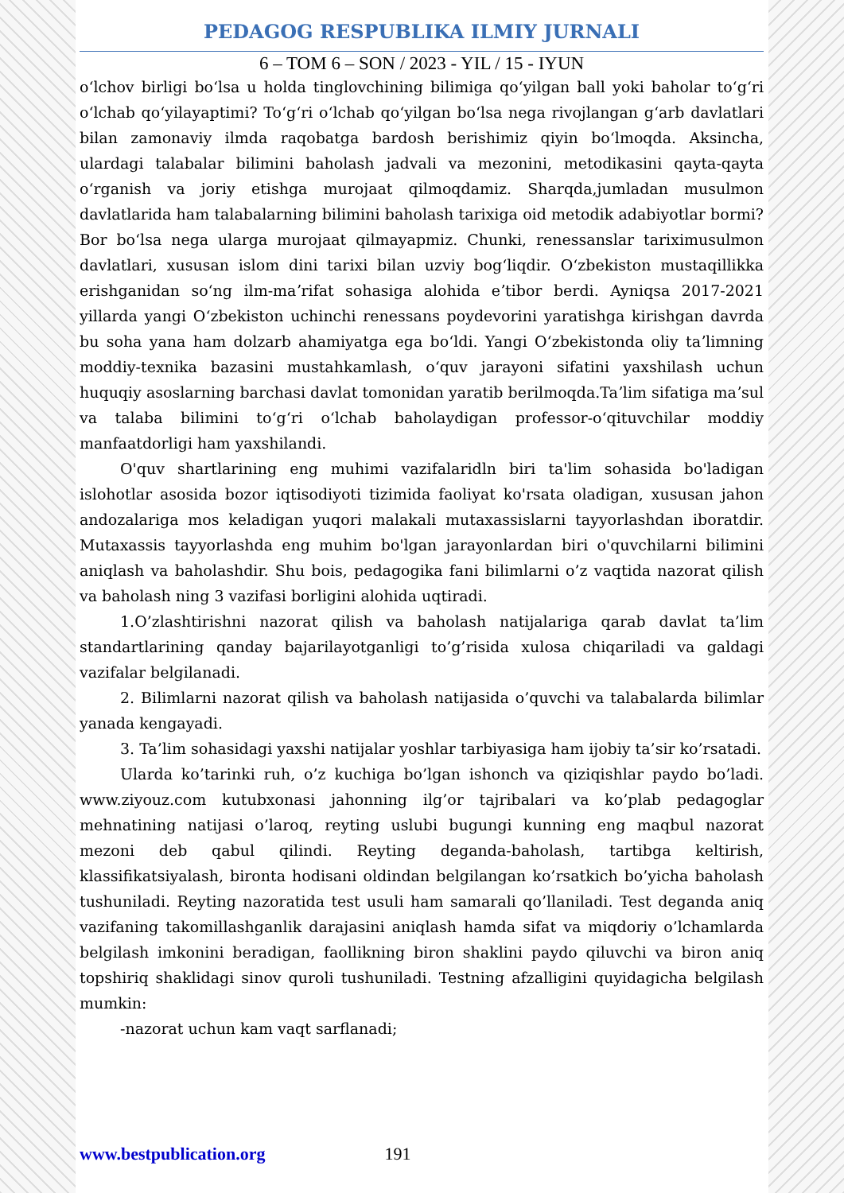PEDAGOG RESPUBLIKA ILMIY JURNALI
6 – TOM 6 – SON / 2023 - YIL / 15 - IYUN
oʻlchov birligi boʻlsa u holda tinglovchining bilimiga qoʻyilgan ball yoki baholar toʻgʻri oʻlchab qoʻyilayaptimi? Toʻgʻri oʻlchab qoʻyilgan boʻlsa nega rivojlangan gʻarb davlatlari bilan zamonaviy ilmda raqobatga bardosh berishimiz qiyin boʻlmoqda. Aksincha, ulardagi talabalar bilimini baholash jadvali va mezonini, metodikasini qayta-qayta oʻrganish va joriy etishga murojaat qilmoqdamiz. Sharqda,jumladan musulmon davlatlarida ham talabalarning bilimini baholash tarixiga oid metodik adabiyotlar bormi? Bor boʻlsa nega ularga murojaat qilmayapmiz. Chunki, renessanslar tariximusulmon davlatlari, xususan islom dini tarixi bilan uzviy bogʻliqdir. Oʻzbekiston mustaqillikka erishganidan soʻng ilm-maʼrifat sohasiga alohida eʼtibor berdi. Ayniqsa 2017-2021 yillarda yangi Oʻzbekiston uchinchi renessans poydevorini yaratishga kirishgan davrda bu soha yana ham dolzarb ahamiyatga ega boʻldi. Yangi Oʻzbekistonda oliy taʼlimning moddiy-texnika bazasini mustahkamlash, oʻquv jarayoni sifatini yaxshilash uchun huquqiy asoslarning barchasi davlat tomonidan yaratib berilmoqda.Taʼlim sifatiga maʼsul va talaba bilimini toʻgʻri oʻlchab baholaydigan professor-oʻqituvchilar moddiy manfaatdorligi ham yaxshilandi.
O'quv shartlarining eng muhimi vazifalaridln biri ta'lim sohasida bo'ladigan islohotlar asosida bozor iqtisodiyoti tizimida faoliyat ko'rsata oladigan, xususan jahon andozalariga mos keladigan yuqori malakali mutaxassislarni tayyorlashdan iboratdir. Mutaxassis tayyorlashda eng muhim bo'lgan jarayonlardan biri o'quvchilarni bilimini aniqlash va baholashdir. Shu bois, pedagogika fani bilimlarni o’z vaqtida nazorat qilish va baholash ning 3 vazifasi borligini alohida uqtiradi.
1.O’zlashtirishni nazorat qilish va baholash natijalariga qarab davlat ta’lim standartlarining qanday bajarilayotganligi to’g’risida xulosa chiqariladi va galdagi vazifalar belgilanadi.
2. Bilimlarni nazorat qilish va baholash natijasida o’quvchi va talabalarda bilimlar yanada kengayadi.
3. Ta’lim sohasidagi yaxshi natijalar yoshlar tarbiyasiga ham ijobiy ta’sir ko’rsatadi.
Ularda ko’tarinki ruh, o’z kuchiga bo’lgan ishonch va qiziqishlar paydo bo’ladi. www.ziyouz.com kutubxonasi jahonning ilg’or tajribalari va ko’plab pedagoglar mehnatining natijasi o’laroq, reyting uslubi bugungi kunning eng maqbul nazorat mezoni deb qabul qilindi. Reyting deganda-baholash, tartibga keltirish, klassifikatsiyalash, bironta hodisani oldindan belgilangan ko’rsatkich bo’yicha baholash tushuniladi. Reyting nazoratida test usuli ham samarali qo’llaniladi. Test deganda aniq vazifaning takomillashganlik darajasini aniqlash hamda sifat va miqdoriy o’lchamlarda belgilash imkonini beradigan, faollikning biron shaklini paydo qiluvchi va biron aniq topshiriq shaklidagi sinov quroli tushuniladi. Testning afzalligini quyidagicha belgilash mumkin:
-nazorat uchun kam vaqt sarflanadi;
www.bestpublication.org 191